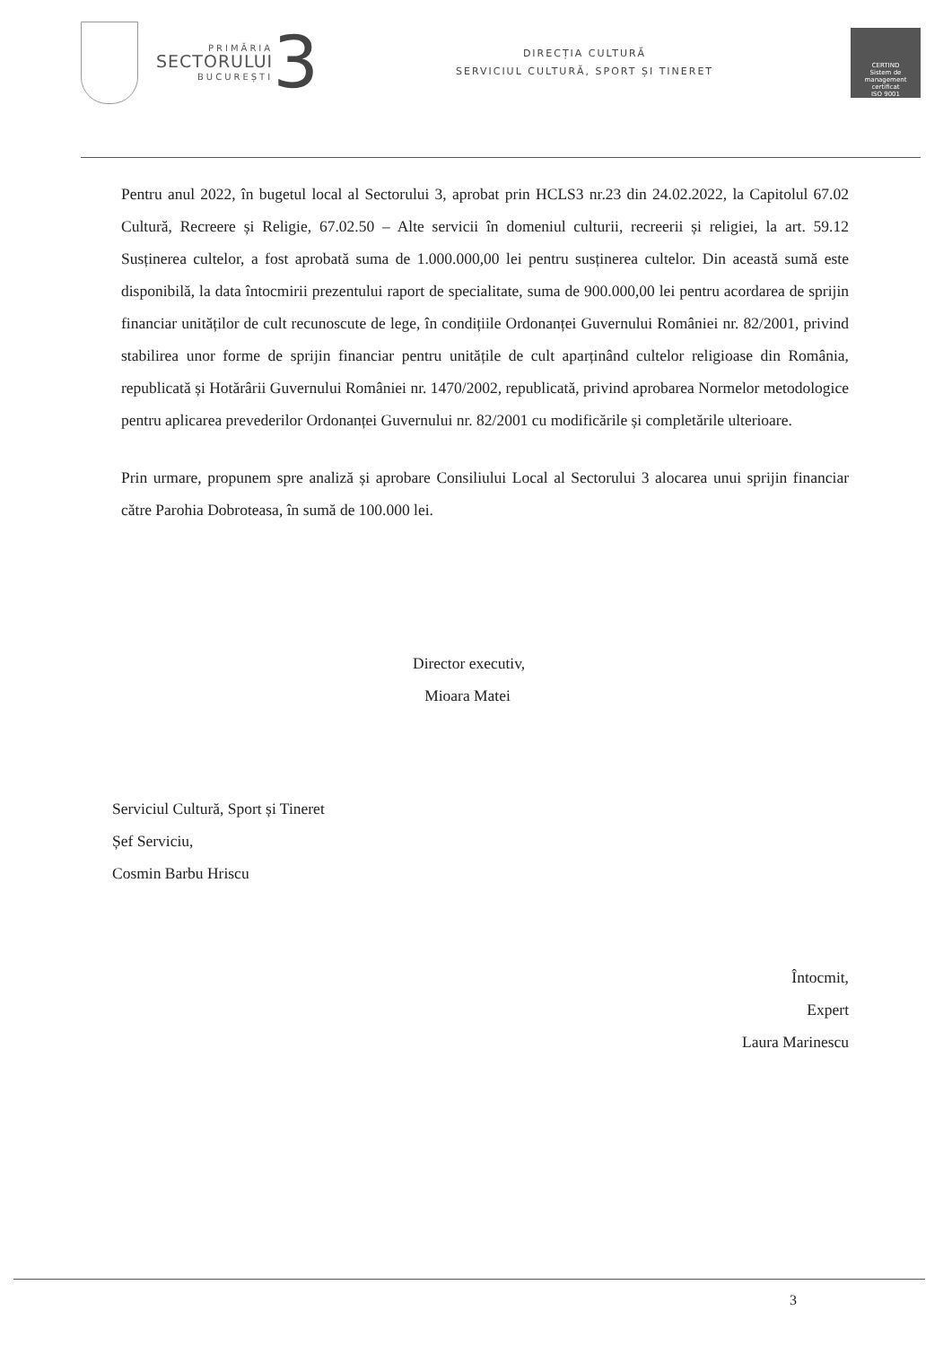PRIMĂRIA
SECTORULUI
BUCUREȘTI
3
DIRECȚIA CULTURĂ
SERVICIUL CULTURĂ, SPORT ȘI TINERET
CERTIND
Sistem de management certificat
ISO 9001
Pentru anul 2022, în bugetul local al Sectorului 3, aprobat prin HCLS3 nr.23 din 24.02.2022, la Capitolul 67.02 Cultură, Recreere și Religie, 67.02.50 – Alte servicii în domeniul culturii, recreerii și religiei, la art. 59.12 Susținerea cultelor, a fost aprobată suma de 1.000.000,00 lei pentru susținerea cultelor. Din această sumă este disponibilă, la data întocmirii prezentului raport de specialitate, suma de 900.000,00 lei pentru acordarea de sprijin financiar unităților de cult recunoscute de lege, în condițiile Ordonanței Guvernului României nr. 82/2001, privind stabilirea unor forme de sprijin financiar pentru unitățile de cult aparținând cultelor religioase din România, republicată și Hotărârii Guvernului României nr. 1470/2002, republicată, privind aprobarea Normelor metodologice pentru aplicarea prevederilor Ordonanței Guvernului nr. 82/2001 cu modificările și completările ulterioare.
Prin urmare, propunem spre analiză și aprobare Consiliului Local al Sectorului 3 alocarea unui sprijin financiar către Parohia Dobroteasa, în sumă de 100.000 lei.
Director executiv,
Mioara Matei
Serviciul Cultură, Sport și Tineret
Șef Serviciu,
Cosmin Barbu Hriscu
Întocmit,
Expert
Laura Marinescu
3